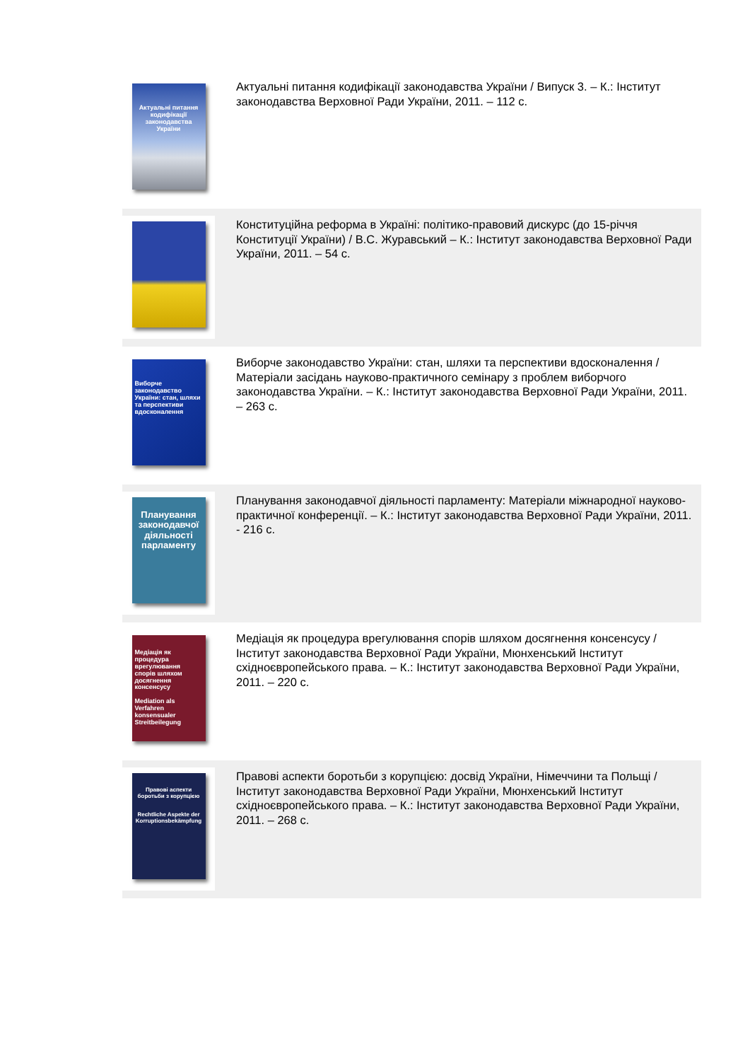Актуальні питання кодифікації законодавства України
Актуальні питання кодифікації законодавства України / Випуск 3. – К.: Інститут законодавства Верховної Ради України, 2011. – 112 с.
Конституційна реформа в Україні: політико-правовий дискурс (до 15-річчя Конституції України) / В.С. Журавський – К.: Інститут законодавства Верховної Ради України, 2011. – 54 с.
Виборче законодавство України: стан, шляхи та перспективи вдосконалення
Виборче законодавство України: стан, шляхи та перспективи вдосконалення / Матеріали засідань науково-практичного семінару з проблем виборчого законодавства України. – К.: Інститут законодавства Верховної Ради України, 2011. – 263 с.
Планування законодавчої діяльності парламенту
Планування законодавчої діяльності парламенту: Матеріали міжнародної науково-практичної конференції. – К.: Інститут законодавства Верховної Ради України, 2011. - 216 с.
Медіація як процедура врегулювання спорів шляхом досягнення консенсусу
Mediation als Verfahren konsensualer Streitbeilegung
Медіація як процедура врегулювання спорів шляхом досягнення консенсусу / Інститут законодавства Верховної Ради України, Мюнхенський Інститут східноєвропейського права. – К.: Інститут законодавства Верховної Ради України, 2011. – 220 с.
Правові аспекти боротьби з корупцією
Rechtliche Aspekte der Korruptionsbekämpfung
Правові аспекти боротьби з корупцією: досвід України, Німеччини та Польщі / Інститут законодавства Верховної Ради України, Мюнхенський Інститут східноєвропейського права. – К.: Інститут законодавства Верховної Ради України, 2011. – 268 с.